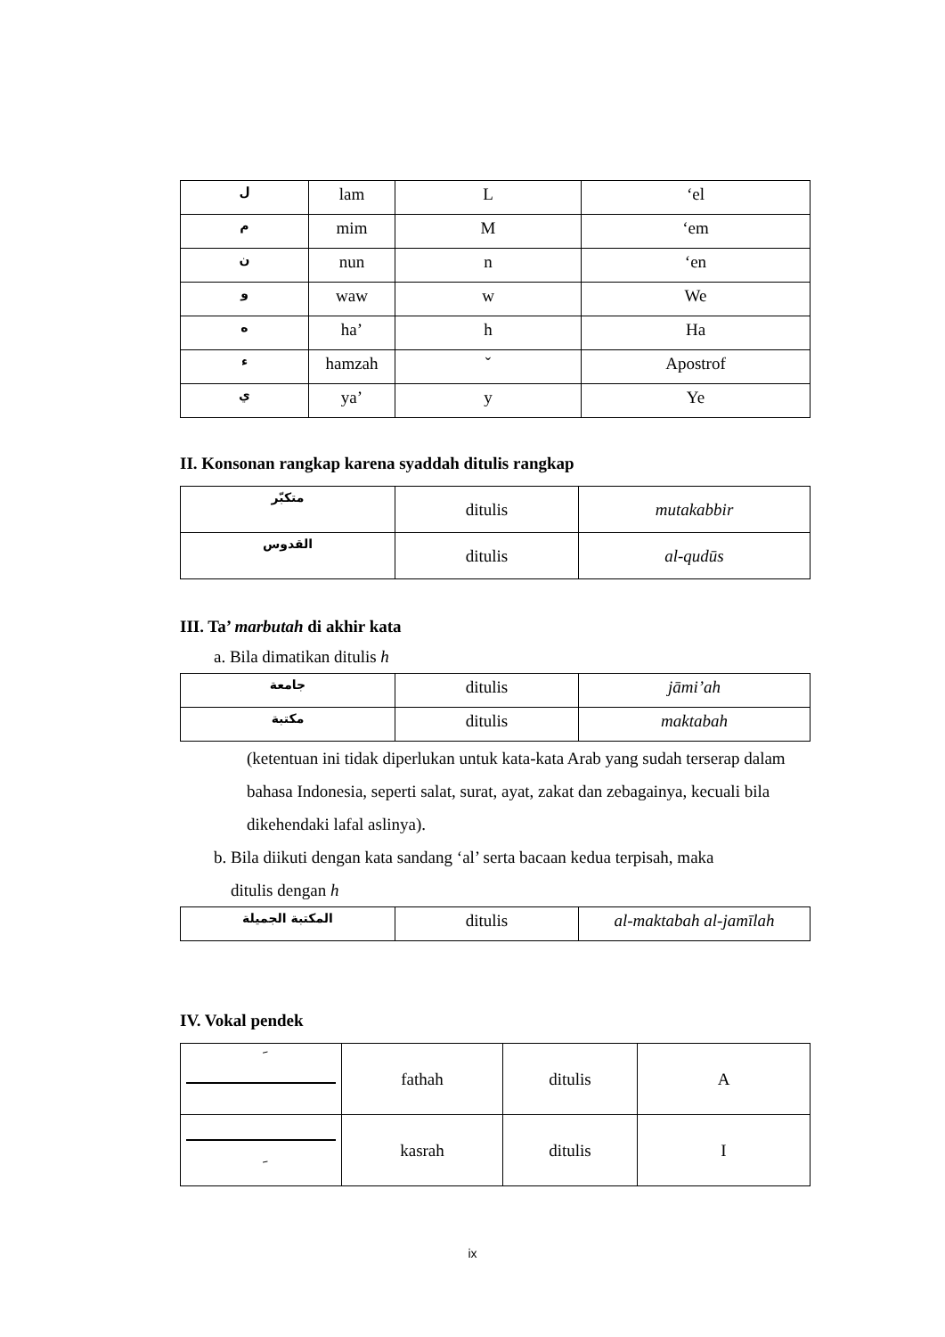| ل | lam | L | ‘el |
| م | mim | M | ‘em |
| ن | nun | n | ‘en |
| و | waw | w | We |
| ه | ha’ | h | Ha |
| ء | hamzah | ˇ | Apostrof |
| ي | ya’ | y | Ye |
II. Konsonan rangkap karena syaddah ditulis rangkap
| متكبّر | ditulis | mutakabbir |
| القدوس | ditulis | al-qudūs |
III. Ta’ marbutah di akhir kata
a. Bila dimatikan ditulis h
| جامعة | ditulis | jāmi’ah |
| مكتبة | ditulis | maktabah |
(ketentuan ini tidak diperlukan untuk kata-kata Arab yang sudah terserap dalam bahasa Indonesia, seperti salat, surat, ayat, zakat dan zebagainya, kecuali bila dikehendaki lafal aslinya).
b. Bila diikuti dengan kata sandang ‘al’ serta bacaan kedua terpisah, maka
ditulis dengan h
| المكتبة الجميلة | ditulis | al-maktabah al-jamīlah |
IV. Vokal pendek
| َ | fathah | ditulis | A |
| ِ | kasrah | ditulis | I |
ix